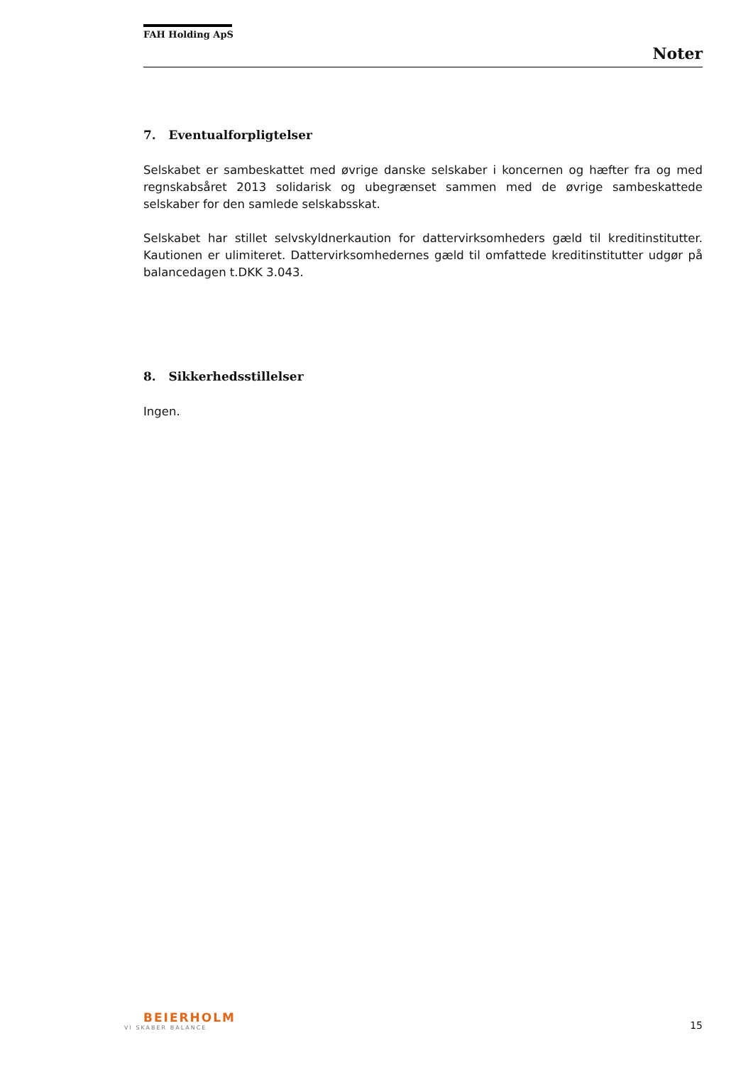FAH Holding ApS
Noter
7. Eventualforpligtelser
Selskabet er sambeskattet med øvrige danske selskaber i koncernen og hæfter fra og med regnskabsåret 2013 solidarisk og ubegrænset sammen med de øvrige sambeskattede selskaber for den samlede selskabsskat.
Selskabet har stillet selvskyldnerkaution for dattervirksomheders gæld til kreditinstitutter. Kautionen er ulimiteret. Dattervirksomhedernes gæld til omfattede kreditinstitutter udgør på balancedagen t.DKK 3.043.
8. Sikkerhedsstillelser
Ingen.
BEIERHOLM
VI SKABER BALANCE
15